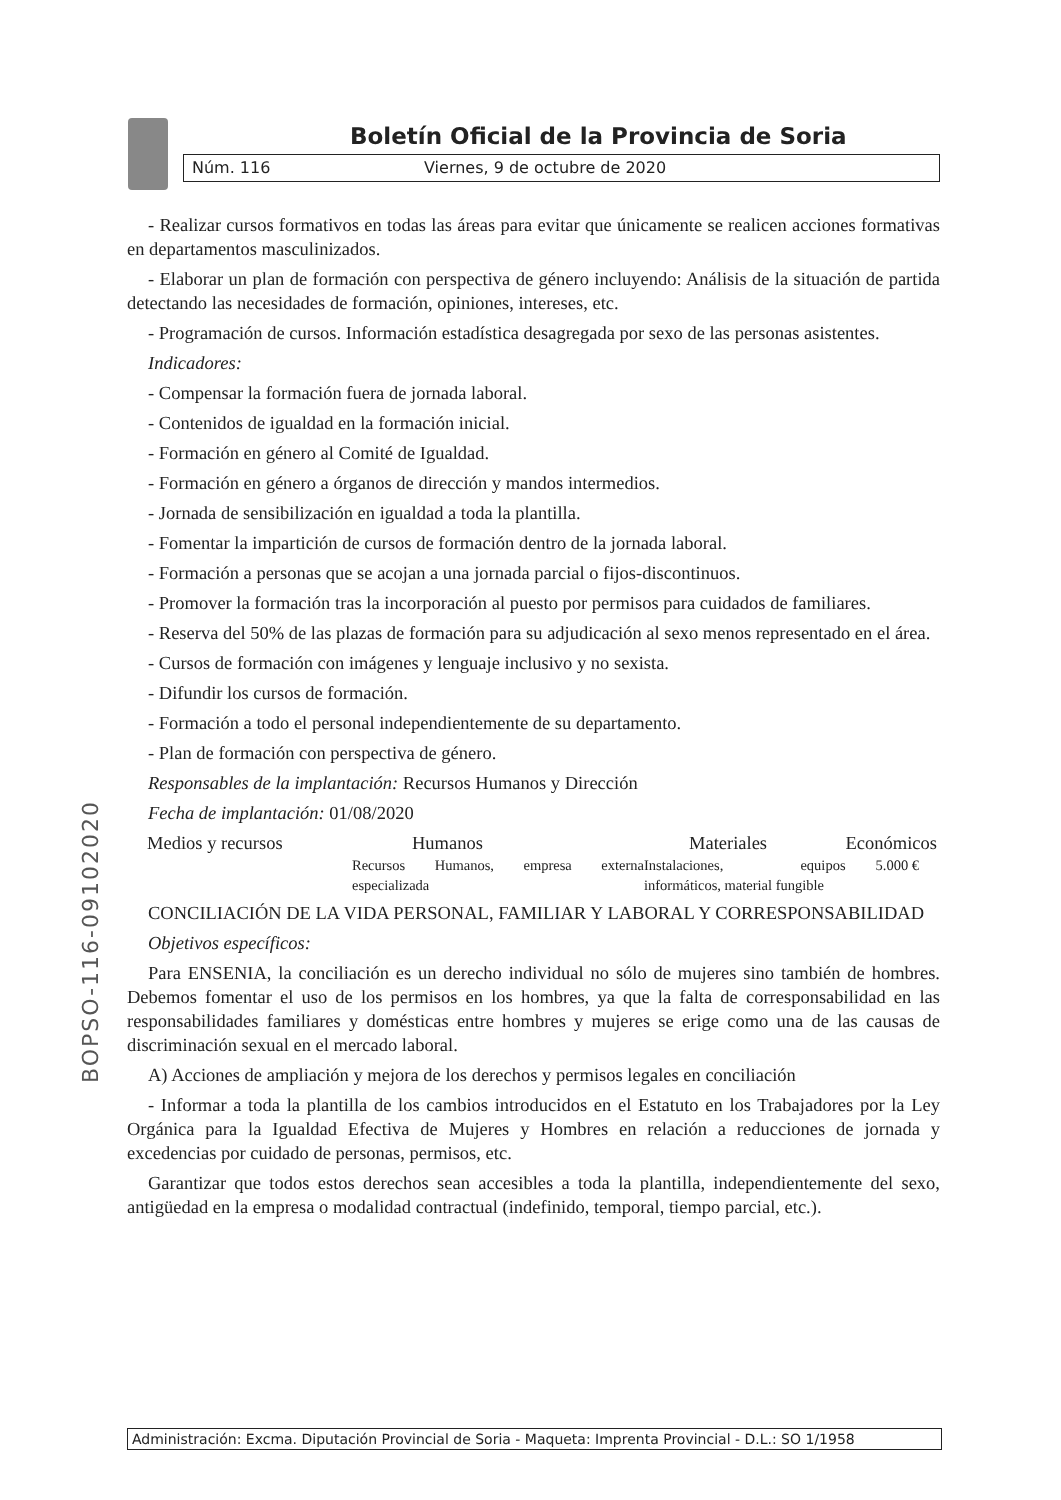Boletín Oficial de la Provincia de Soria
Núm. 116 Viernes, 9 de octubre de 2020
BOPSO-116-09102020
- Realizar cursos formativos en todas las áreas para evitar que únicamente se realicen acciones formativas en departamentos masculinizados.
- Elaborar un plan de formación con perspectiva de género incluyendo: Análisis de la situación de partida detectando las necesidades de formación, opiniones, intereses, etc.
- Programación de cursos. Información estadística desagregada por sexo de las personas asistentes.
Indicadores:
- Compensar la formación fuera de jornada laboral.
- Contenidos de igualdad en la formación inicial.
- Formación en género al Comité de Igualdad.
- Formación en género a órganos de dirección y mandos intermedios.
- Jornada de sensibilización en igualdad a toda la plantilla.
- Fomentar la impartición de cursos de formación dentro de la jornada laboral.
- Formación a personas que se acojan a una jornada parcial o fijos-discontinuos.
- Promover la formación tras la incorporación al puesto por permisos para cuidados de familiares.
- Reserva del 50% de las plazas de formación para su adjudicación al sexo menos representado en el área.
- Cursos de formación con imágenes y lenguaje inclusivo y no sexista.
- Difundir los cursos de formación.
- Formación a todo el personal independientemente de su departamento.
- Plan de formación con perspectiva de género.
Responsables de la implantación: Recursos Humanos y Dirección
Fecha de implantación: 01/08/2020
| Medios y recursos | Humanos | Materiales | Económicos |
| --- | --- | --- | --- |
| | Recursos Humanos, empresa externa especializada | Instalaciones, equipos informáticos, material fungible | 5.000 € |
CONCILIACIÓN DE LA VIDA PERSONAL, FAMILIAR Y LABORAL Y CORRESPONSABILIDAD
Objetivos específicos:
Para ENSENIA, la conciliación es un derecho individual no sólo de mujeres sino también de hombres. Debemos fomentar el uso de los permisos en los hombres, ya que la falta de corresponsabilidad en las responsabilidades familiares y domésticas entre hombres y mujeres se erige como una de las causas de discriminación sexual en el mercado laboral.
A) Acciones de ampliación y mejora de los derechos y permisos legales en conciliación
- Informar a toda la plantilla de los cambios introducidos en el Estatuto en los Trabajadores por la Ley Orgánica para la Igualdad Efectiva de Mujeres y Hombres en relación a reducciones de jornada y excedencias por cuidado de personas, permisos, etc.
Garantizar que todos estos derechos sean accesibles a toda la plantilla, independientemente del sexo, antigüedad en la empresa o modalidad contractual (indefinido, temporal, tiempo parcial, etc.).
Administración: Excma. Diputación Provincial de Soria - Maqueta: Imprenta Provincial - D.L.: SO 1/1958